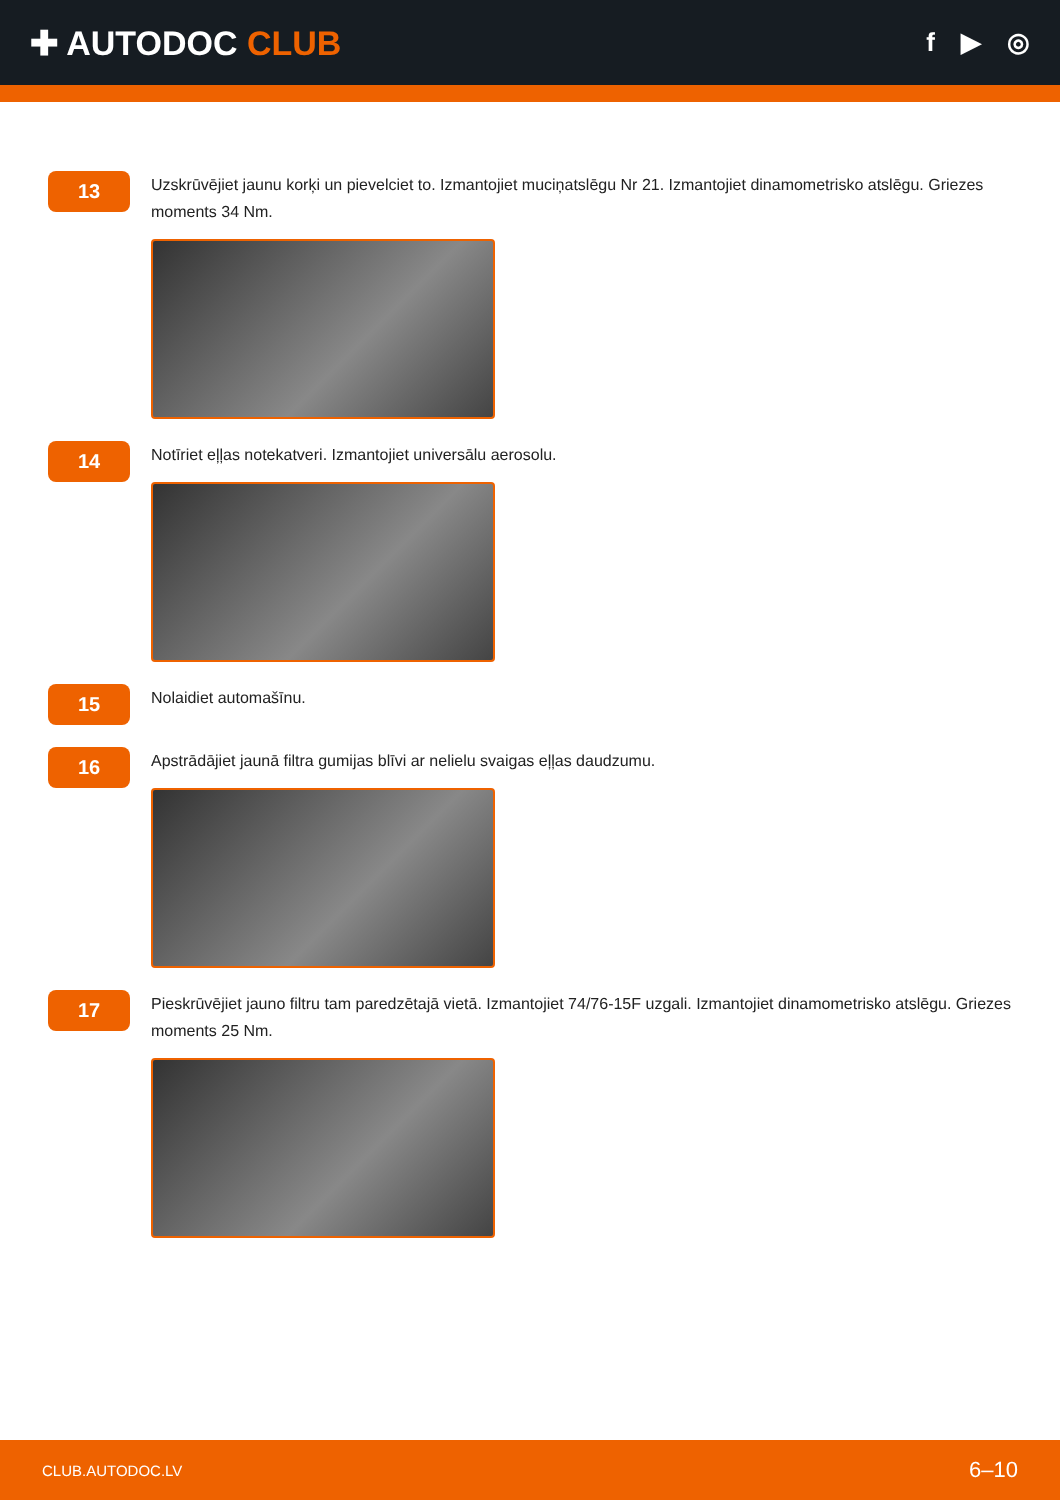✚ AUTODOC CLUB
f ▶ ◎
13
Uzskrūvējiet jaunu korķi un pievelciet to. Izmantojiet muciņatslēgu Nr 21. Izmantojiet dinamometrisko atslēgu. Griezes moments 34 Nm.
14
Notīriet eļļas notekatveri. Izmantojiet universālu aerosolu.
15
Nolaidiet automašīnu.
16
Apstrādājiet jaunā filtra gumijas blīvi ar nelielu svaigas eļļas daudzumu.
17
Pieskrūvējiet jauno filtru tam paredzētajā vietā. Izmantojiet 74/76-15F uzgali. Izmantojiet dinamometrisko atslēgu. Griezes moments 25 Nm.
CLUB.AUTODOC.LV 6–10